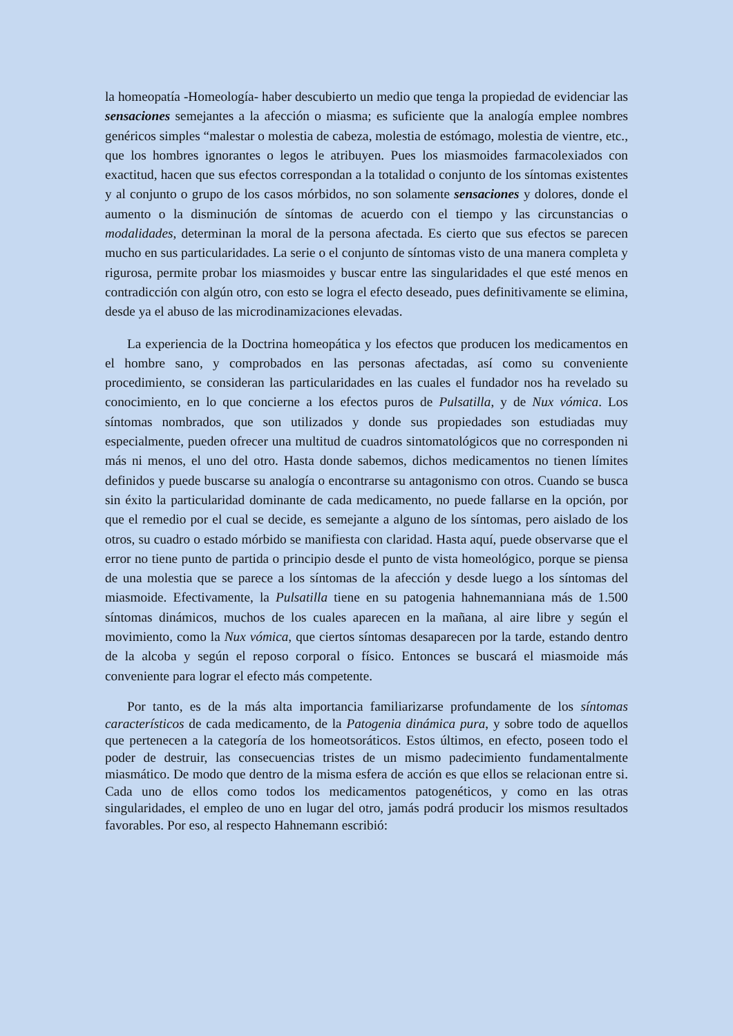la homeopatía -Homeología- haber descubierto un medio que tenga la propiedad de evidenciar las sensaciones semejantes a la afección o miasma; es suficiente que la analogía emplee nombres genéricos simples “malestar o molestia de cabeza, molestia de estómago, molestia de vientre, etc., que los hombres ignorantes o legos le atribuyen. Pues los miasmoides farmacolexiados con exactitud, hacen que sus efectos correspondan a la totalidad o conjunto de los síntomas existentes y al conjunto o grupo de los casos mórbidos, no son solamente sensaciones y dolores, donde el aumento o la disminución de síntomas de acuerdo con el tiempo y las circunstancias o modalidades, determinan la moral de la persona afectada. Es cierto que sus efectos se parecen mucho en sus particularidades. La serie o el conjunto de síntomas visto de una manera completa y rigurosa, permite probar los miasmoides y buscar entre las singularidades el que esté menos en contradicción con algún otro, con esto se logra el efecto deseado, pues definitivamente se elimina, desde ya el abuso de las microdinamizaciones elevadas.
La experiencia de la Doctrina homeopática y los efectos que producen los medicamentos en el hombre sano, y comprobados en las personas afectadas, así como su conveniente procedimiento, se consideran las particularidades en las cuales el fundador nos ha revelado su conocimiento, en lo que concierne a los efectos puros de Pulsatilla, y de Nux vómica. Los síntomas nombrados, que son utilizados y donde sus propiedades son estudiadas muy especialmente, pueden ofrecer una multitud de cuadros sintomatológicos que no corresponden ni más ni menos, el uno del otro. Hasta donde sabemos, dichos medicamentos no tienen límites definidos y puede buscarse su analogía o encontrarse su antagonismo con otros. Cuando se busca sin éxito la particularidad dominante de cada medicamento, no puede fallarse en la opción, por que el remedio por el cual se decide, es semejante a alguno de los síntomas, pero aislado de los otros, su cuadro o estado mórbido se manifiesta con claridad. Hasta aquí, puede observarse que el error no tiene punto de partida o principio desde el punto de vista homeológico, porque se piensa de una molestia que se parece a los síntomas de la afección y desde luego a los síntomas del miasmoide. Efectivamente, la Pulsatilla tiene en su patogenia hahnemanniana más de 1.500 síntomas dinámicos, muchos de los cuales aparecen en la mañana, al aire libre y según el movimiento, como la Nux vómica, que ciertos síntomas desaparecen por la tarde, estando dentro de la alcoba y según el reposo corporal o físico. Entonces se buscará el miasmoide más conveniente para lograr el efecto más competente.
Por tanto, es de la más alta importancia familiarizarse profundamente de los síntomas característicos de cada medicamento, de la Patogenia dinámica pura, y sobre todo de aquellos que pertenecen a la categoría de los homeotsoráticos. Estos últimos, en efecto, poseen todo el poder de destruir, las consecuencias tristes de un mismo padecimiento fundamentalmente miasmático. De modo que dentro de la misma esfera de acción es que ellos se relacionan entre si. Cada uno de ellos como todos los medicamentos patogenéticos, y como en las otras singularidades, el empleo de uno en lugar del otro, jamás podrá producir los mismos resultados favorables. Por eso, al respecto Hahnemann escribió: